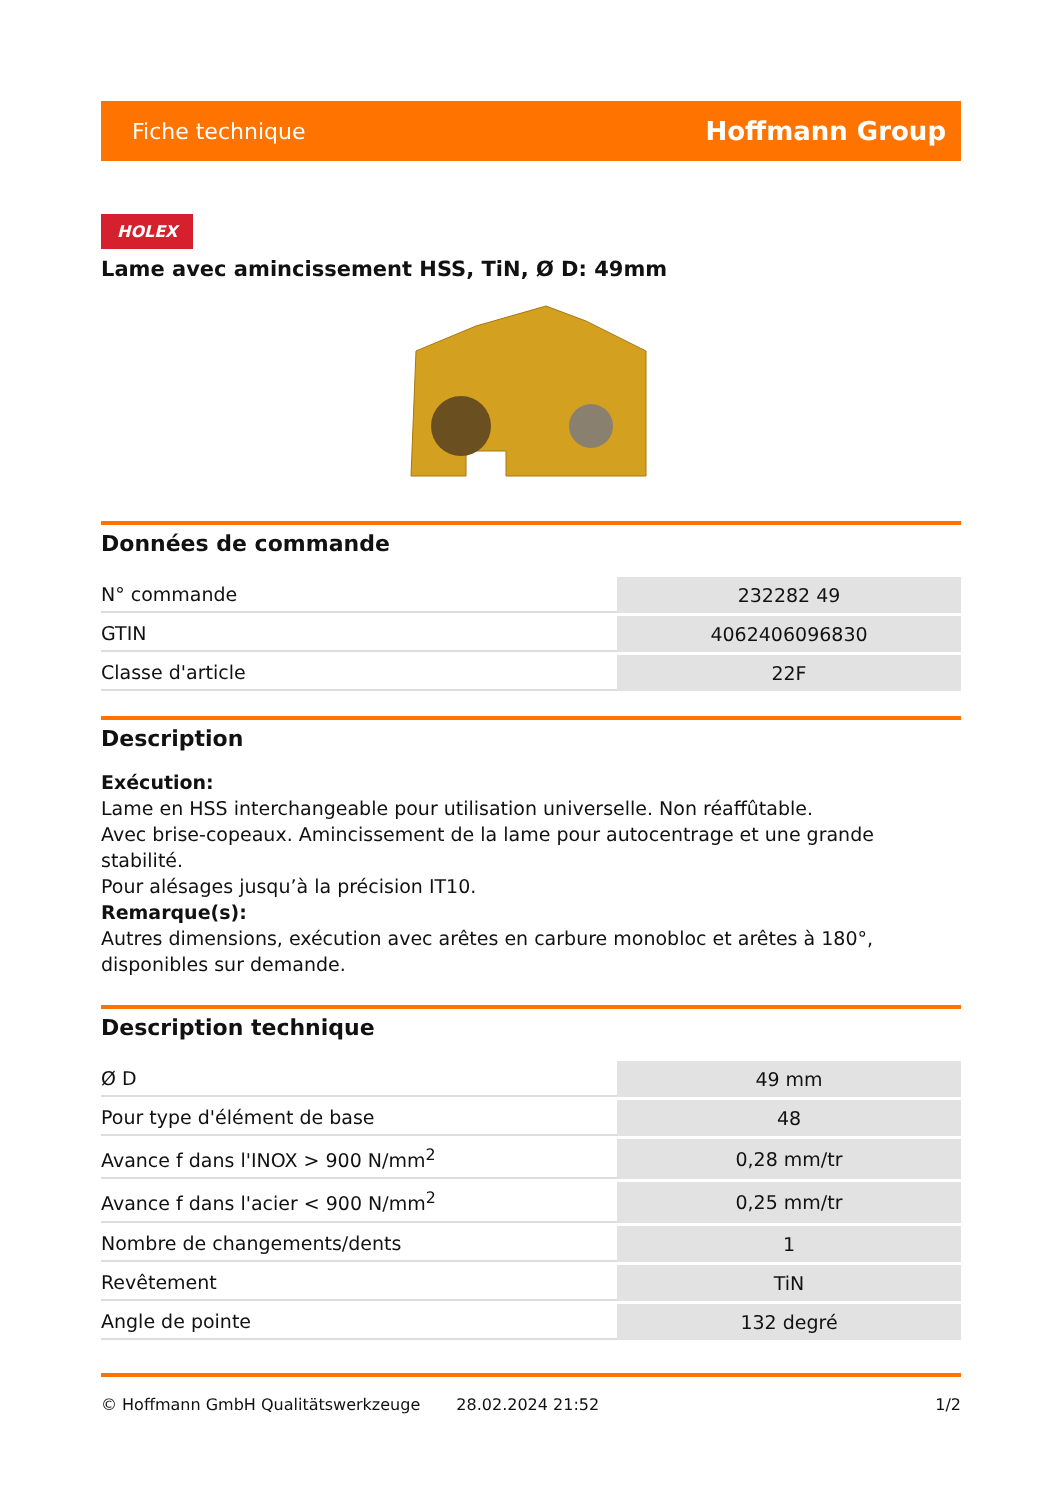Fiche technique Hoffmann Group
HOLEX
Lame avec amincissement HSS, TiN, Ø D: 49mm
Données de commande
| N° commande | 232282 49 |
| GTIN | 4062406096830 |
| Classe d'article | 22F |
Description
Exécution:
Lame en HSS interchangeable pour utilisation universelle. Non réaffûtable.
Avec brise-copeaux. Amincissement de la lame pour autocentrage et une grande stabilité.
Pour alésages jusqu’à la précision IT10.
Remarque(s):
Autres dimensions, exécution avec arêtes en carbure monobloc et arêtes à 180°, disponibles sur demande.
Description technique
| Ø D | 49 mm |
| Pour type d'élément de base | 48 |
| Avance f dans l'INOX > 900 N/mm<sup>2</sup> | 0,28 mm/tr |
| Avance f dans l'acier < 900 N/mm<sup>2</sup> | 0,25 mm/tr |
| Nombre de changements/dents | 1 |
| Revêtement | TiN |
| Angle de pointe | 132 degré |
© Hoffmann GmbH Qualitätswerkzeuge 28.02.2024 21:52 1/2